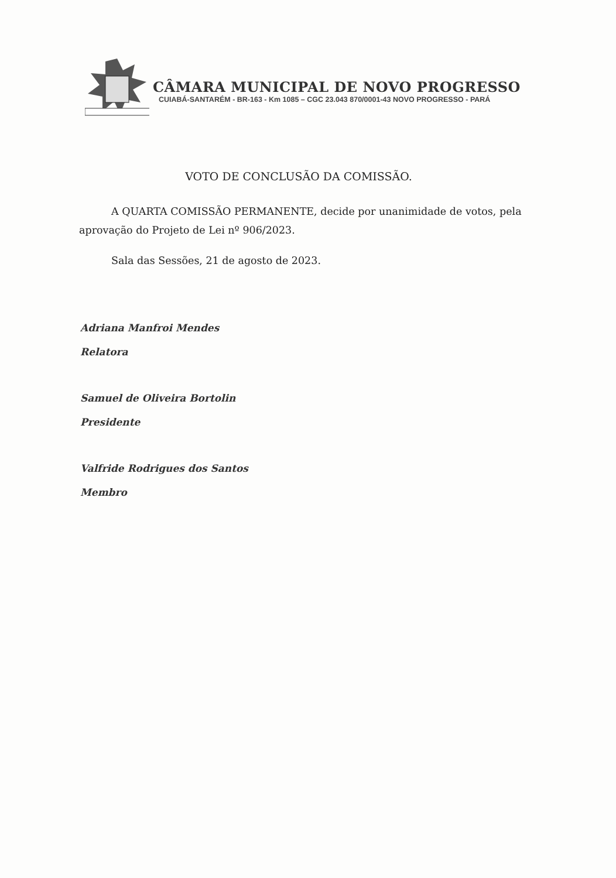CÂMARA MUNICIPAL DE NOVO PROGRESSO
CUIABÁ-SANTARÉM - BR-163 - Km 1085 – CGC 23.043 870/0001-43 NOVO PROGRESSO - PARÁ
VOTO DE CONCLUSÃO DA COMISSÃO.
A QUARTA COMISSÃO PERMANENTE, decide por unanimidade de votos, pela aprovação do Projeto de Lei nº 906/2023.
Sala das Sessões, 21 de agosto de 2023.
Adriana Manfroi Mendes
Relatora
Samuel de Oliveira Bortolin
Presidente
Valfride Rodrigues dos Santos
Membro